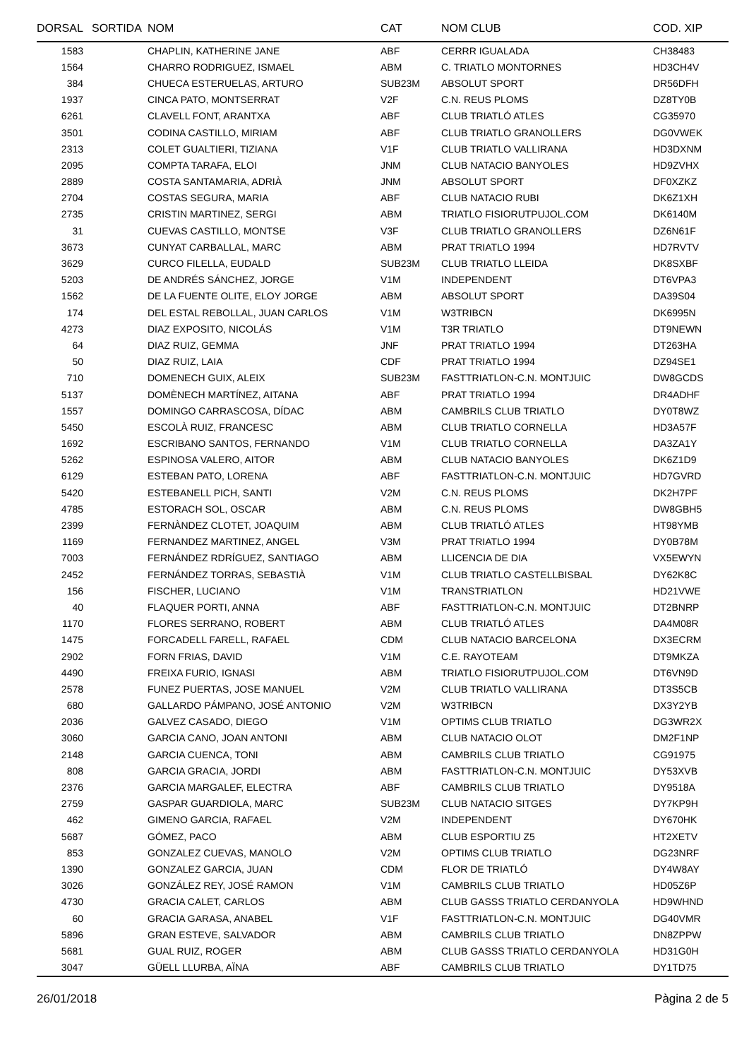| DORSAL | SORTIDA | NOM | CAT | NOM CLUB | COD. XIP |
| --- | --- | --- | --- | --- | --- |
| 1583 | | CHAPLIN, KATHERINE JANE | ABF | CERRR IGUALADA | CH38483 |
| 1564 | | CHARRO RODRIGUEZ, ISMAEL | ABM | C. TRIATLO MONTORNES | HD3CH4V |
| 384 | | CHUECA ESTERUELAS, ARTURO | SUB23M | ABSOLUT SPORT | DR56DFH |
| 1937 | | CINCA PATO, MONTSERRAT | V2F | C.N. REUS PLOMS | DZ8TY0B |
| 6261 | | CLAVELL FONT, ARANTXA | ABF | CLUB TRIATLÓ ATLES | CG35970 |
| 3501 | | CODINA CASTILLO, MIRIAM | ABF | CLUB TRIATLO GRANOLLERS | DG0VWEK |
| 2313 | | COLET GUALTIERI, TIZIANA | V1F | CLUB TRIATLO VALLIRANA | HD3DXNM |
| 2095 | | COMPTA TARAFA, ELOI | JNM | CLUB NATACIO BANYOLES | HD9ZVHX |
| 2889 | | COSTA SANTAMARIA, ADRIÀ | JNM | ABSOLUT SPORT | DF0XZKZ |
| 2704 | | COSTAS SEGURA, MARIA | ABF | CLUB NATACIO RUBI | DK6Z1XH |
| 2735 | | CRISTIN MARTINEZ, SERGI | ABM | TRIATLO FISIORUTPUJOL.COM | DK6140M |
| 31 | | CUEVAS CASTILLO, MONTSE | V3F | CLUB TRIATLO GRANOLLERS | DZ6N61F |
| 3673 | | CUNYAT CARBALLAL, MARC | ABM | PRAT TRIATLO 1994 | HD7RVTV |
| 3629 | | CURCO FILELLA, EUDALD | SUB23M | CLUB TRIATLO LLEIDA | DK8SXBF |
| 5203 | | DE ANDRÉS SÁNCHEZ, JORGE | V1M | INDEPENDENT | DT6VPA3 |
| 1562 | | DE LA FUENTE OLITE, ELOY JORGE | ABM | ABSOLUT SPORT | DA39S04 |
| 174 | | DEL ESTAL REBOLLAL, JUAN CARLOS | V1M | W3TRIBCN | DK6995N |
| 4273 | | DIAZ EXPOSITO, NICOLÁS | V1M | T3R TRIATLO | DT9NEWN |
| 64 | | DIAZ RUIZ, GEMMA | JNF | PRAT TRIATLO 1994 | DT263HA |
| 50 | | DIAZ RUIZ, LAIA | CDF | PRAT TRIATLO 1994 | DZ94SE1 |
| 710 | | DOMENECH GUIX, ALEIX | SUB23M | FASTTRIATLON-C.N. MONTJUIC | DW8GCDS |
| 5137 | | DOMÈNECH MARTÍNEZ, AITANA | ABF | PRAT TRIATLO 1994 | DR4ADHF |
| 1557 | | DOMINGO CARRASCOSA, DÍDAC | ABM | CAMBRILS CLUB TRIATLO | DY0T8WZ |
| 5450 | | ESCOLÀ RUIZ, FRANCESC | ABM | CLUB TRIATLO CORNELLA | HD3A57F |
| 1692 | | ESCRIBANO SANTOS, FERNANDO | V1M | CLUB TRIATLO CORNELLA | DA3ZA1Y |
| 5262 | | ESPINOSA VALERO, AITOR | ABM | CLUB NATACIO BANYOLES | DK6Z1D9 |
| 6129 | | ESTEBAN PATO, LORENA | ABF | FASTTRIATLON-C.N. MONTJUIC | HD7GVRD |
| 5420 | | ESTEBANELL PICH, SANTI | V2M | C.N. REUS PLOMS | DK2H7PF |
| 4785 | | ESTORACH SOL, OSCAR | ABM | C.N. REUS PLOMS | DW8GBH5 |
| 2399 | | FERNÀNDEZ CLOTET, JOAQUIM | ABM | CLUB TRIATLÓ ATLES | HT98YMB |
| 1169 | | FERNANDEZ MARTINEZ, ANGEL | V3M | PRAT TRIATLO 1994 | DY0B78M |
| 7003 | | FERNÁNDEZ RDRÍGUEZ, SANTIAGO | ABM | LLICENCIA DE DIA | VX5EWYN |
| 2452 | | FERNÁNDEZ TORRAS, SEBASTIÀ | V1M | CLUB TRIATLO CASTELLBISBAL | DY62K8C |
| 156 | | FISCHER, LUCIANO | V1M | TRANSTRIATLON | HD21VWE |
| 40 | | FLAQUER PORTI, ANNA | ABF | FASTTRIATLON-C.N. MONTJUIC | DT2BNRP |
| 1170 | | FLORES SERRANO, ROBERT | ABM | CLUB TRIATLÓ ATLES | DA4M08R |
| 1475 | | FORCADELL FARELL, RAFAEL | CDM | CLUB NATACIO BARCELONA | DX3ECRM |
| 2902 | | FORN FRIAS, DAVID | V1M | C.E. RAYOTEAM | DT9MKZA |
| 4490 | | FREIXA FURIO, IGNASI | ABM | TRIATLO FISIORUTPUJOL.COM | DT6VN9D |
| 2578 | | FUNEZ PUERTAS, JOSE MANUEL | V2M | CLUB TRIATLO VALLIRANA | DT3S5CB |
| 680 | | GALLARDO PÁMPANO, JOSÉ ANTONIO | V2M | W3TRIBCN | DX3Y2YB |
| 2036 | | GALVEZ CASADO, DIEGO | V1M | OPTIMS CLUB TRIATLO | DG3WR2X |
| 3060 | | GARCIA CANO, JOAN ANTONI | ABM | CLUB NATACIO OLOT | DM2F1NP |
| 2148 | | GARCIA CUENCA, TONI | ABM | CAMBRILS CLUB TRIATLO | CG91975 |
| 808 | | GARCIA GRACIA, JORDI | ABM | FASTTRIATLON-C.N. MONTJUIC | DY53XVB |
| 2376 | | GARCIA MARGALEF, ELECTRA | ABF | CAMBRILS CLUB TRIATLO | DY9518A |
| 2759 | | GASPAR GUARDIOLA, MARC | SUB23M | CLUB NATACIO SITGES | DY7KP9H |
| 462 | | GIMENO GARCIA, RAFAEL | V2M | INDEPENDENT | DY670HK |
| 5687 | | GÓMEZ, PACO | ABM | CLUB ESPORTIU Z5 | HT2XETV |
| 853 | | GONZALEZ CUEVAS, MANOLO | V2M | OPTIMS CLUB TRIATLO | DG23NRF |
| 1390 | | GONZALEZ GARCIA, JUAN | CDM | FLOR DE TRIATLÓ | DY4W8AY |
| 3026 | | GONZÁLEZ REY, JOSÉ RAMON | V1M | CAMBRILS CLUB TRIATLO | HD05Z6P |
| 4730 | | GRACIA CALET, CARLOS | ABM | CLUB GASSS TRIATLO CERDANYOLA | HD9WHND |
| 60 | | GRACIA GARASA, ANABEL | V1F | FASTTRIATLON-C.N. MONTJUIC | DG40VMR |
| 5896 | | GRAN ESTEVE, SALVADOR | ABM | CAMBRILS CLUB TRIATLO | DN8ZPPW |
| 5681 | | GUAL RUIZ, ROGER | ABM | CLUB GASSS TRIATLO CERDANYOLA | HD31G0H |
| 3047 | | GÜELL LLURBA, AÏNA | ABF | CAMBRILS CLUB TRIATLO | DY1TD75 |
26/01/2018 Pàgina 2 de 5